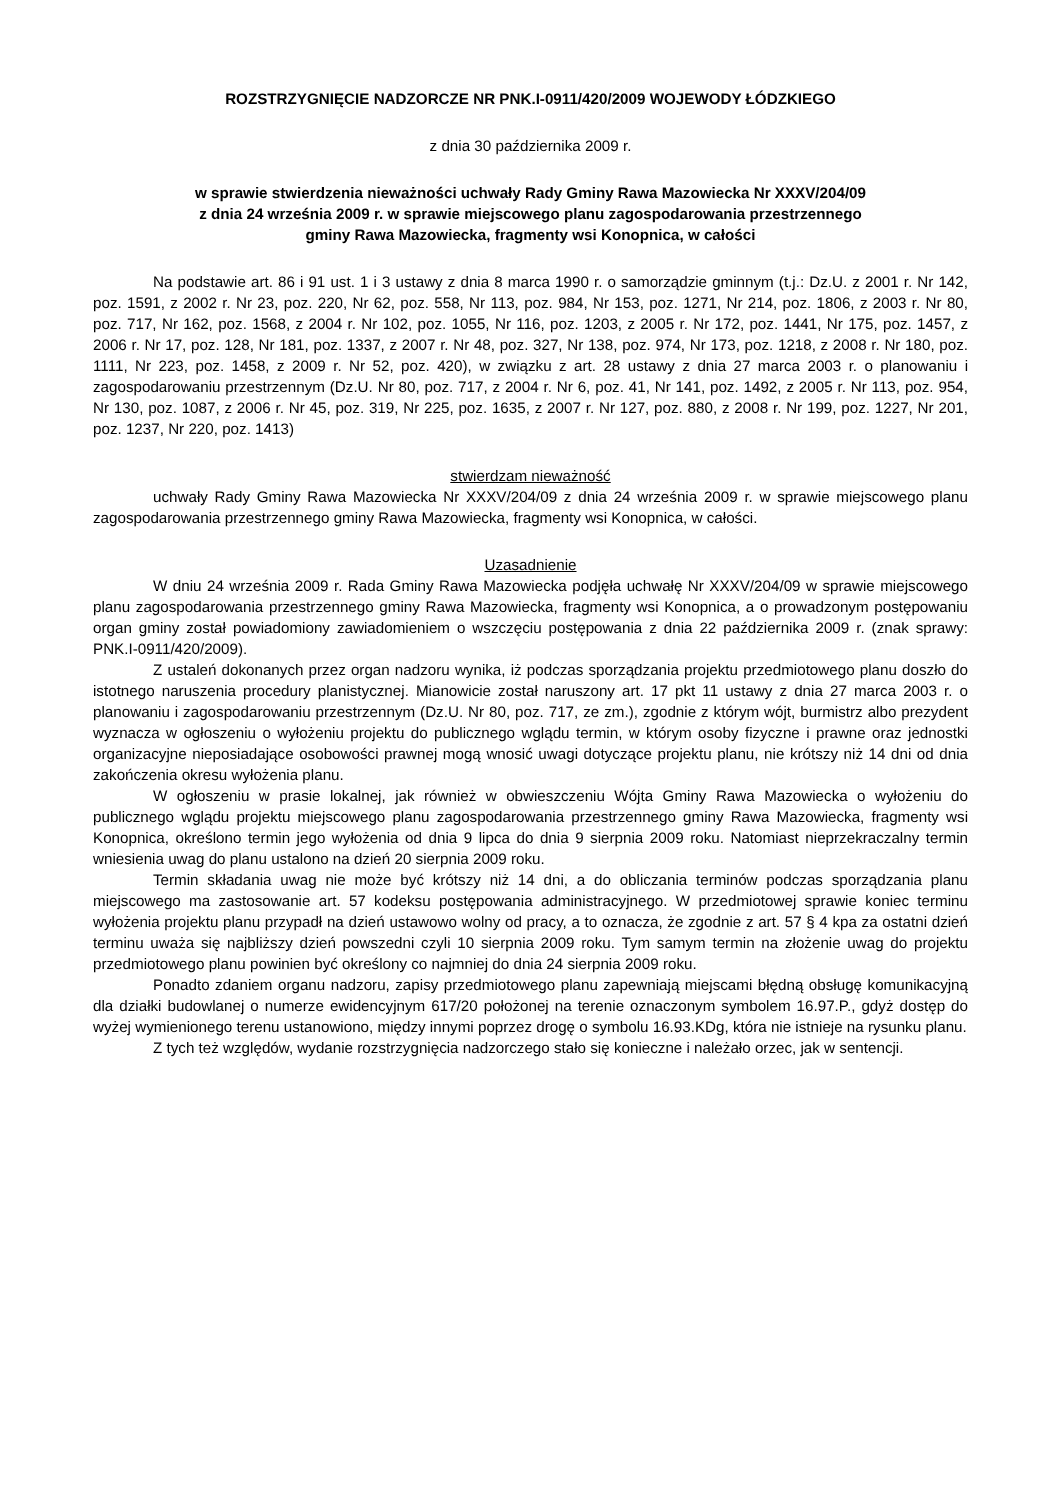ROZSTRZYGNIĘCIE NADZORCZE NR PNK.I-0911/420/2009 WOJEWODY ŁÓDZKIEGO
z dnia 30 października 2009 r.
w sprawie stwierdzenia nieważności uchwały Rady Gminy Rawa Mazowiecka Nr XXXV/204/09
z dnia 24 września 2009 r. w sprawie miejscowego planu zagospodarowania przestrzennego
gminy Rawa Mazowiecka, fragmenty wsi Konopnica, w całości
Na podstawie art. 86 i 91 ust. 1 i 3 ustawy z dnia 8 marca 1990 r. o samorządzie gminnym (t.j.: Dz.U. z 2001 r. Nr 142, poz. 1591, z 2002 r. Nr 23, poz. 220, Nr 62, poz. 558, Nr 113, poz. 984, Nr 153, poz. 1271, Nr 214, poz. 1806, z 2003 r. Nr 80, poz. 717, Nr 162, poz. 1568, z 2004 r. Nr 102, poz. 1055, Nr 116, poz. 1203, z 2005 r. Nr 172, poz. 1441, Nr 175, poz. 1457, z 2006 r. Nr 17, poz. 128, Nr 181, poz. 1337, z 2007 r. Nr 48, poz. 327, Nr 138, poz. 974, Nr 173, poz. 1218, z 2008 r. Nr 180, poz. 1111, Nr 223, poz. 1458, z 2009 r. Nr 52, poz. 420), w związku z art. 28 ustawy z dnia 27 marca 2003 r. o planowaniu i zagospodarowaniu przestrzennym (Dz.U. Nr 80, poz. 717, z 2004 r. Nr 6, poz. 41, Nr 141, poz. 1492, z 2005 r. Nr 113, poz. 954, Nr 130, poz. 1087, z 2006 r. Nr 45, poz. 319, Nr 225, poz. 1635, z 2007 r. Nr 127, poz. 880, z 2008 r. Nr 199, poz. 1227, Nr 201, poz. 1237, Nr 220, poz. 1413)
stwierdzam nieważność
uchwały Rady Gminy Rawa Mazowiecka Nr XXXV/204/09 z dnia 24 września 2009 r. w sprawie miejscowego planu zagospodarowania przestrzennego gminy Rawa Mazowiecka, fragmenty wsi Konopnica, w całości.
Uzasadnienie
W dniu 24 września 2009 r. Rada Gminy Rawa Mazowiecka podjęła uchwałę Nr XXXV/204/09 w sprawie miejscowego planu zagospodarowania przestrzennego gminy Rawa Mazowiecka, fragmenty wsi Konopnica, a o prowadzonym postępowaniu organ gminy został powiadomiony zawiadomieniem o wszczęciu postępowania z dnia 22 października 2009 r. (znak sprawy: PNK.I-0911/420/2009).
Z ustaleń dokonanych przez organ nadzoru wynika, iż podczas sporządzania projektu przedmiotowego planu doszło do istotnego naruszenia procedury planistycznej. Mianowicie został naruszony art. 17 pkt 11 ustawy z dnia 27 marca 2003 r. o planowaniu i zagospodarowaniu przestrzennym (Dz.U. Nr 80, poz. 717, ze zm.), zgodnie z którym wójt, burmistrz albo prezydent wyznacza w ogłoszeniu o wyłożeniu projektu do publicznego wglądu termin, w którym osoby fizyczne i prawne oraz jednostki organizacyjne nieposiadające osobowości prawnej mogą wnosić uwagi dotyczące projektu planu, nie krótszy niż 14 dni od dnia zakończenia okresu wyłożenia planu.
W ogłoszeniu w prasie lokalnej, jak również w obwieszczeniu Wójta Gminy Rawa Mazowiecka o wyłożeniu do publicznego wglądu projektu miejscowego planu zagospodarowania przestrzennego gminy Rawa Mazowiecka, fragmenty wsi Konopnica, określono termin jego wyłożenia od dnia 9 lipca do dnia 9 sierpnia 2009 roku. Natomiast nieprzekraczalny termin wniesienia uwag do planu ustalono na dzień 20 sierpnia 2009 roku.
Termin składania uwag nie może być krótszy niż 14 dni, a do obliczania terminów podczas sporządzania planu miejscowego ma zastosowanie art. 57 kodeksu postępowania administracyjnego. W przedmiotowej sprawie koniec terminu wyłożenia projektu planu przypadł na dzień ustawowo wolny od pracy, a to oznacza, że zgodnie z art. 57 § 4 kpa za ostatni dzień terminu uważa się najbliższy dzień powszedni czyli 10 sierpnia 2009 roku. Tym samym termin na złożenie uwag do projektu przedmiotowego planu powinien być określony co najmniej do dnia 24 sierpnia 2009 roku.
Ponadto zdaniem organu nadzoru, zapisy przedmiotowego planu zapewniają miejscami błędną obsługę komunikacyjną dla działki budowlanej o numerze ewidencyjnym 617/20 położonej na terenie oznaczonym symbolem 16.97.P., gdyż dostęp do wyżej wymienionego terenu ustanowiono, między innymi poprzez drogę o symbolu 16.93.KDg, która nie istnieje na rysunku planu.
Z tych też względów, wydanie rozstrzygnięcia nadzorczego stało się konieczne i należało orzec, jak w sentencji.